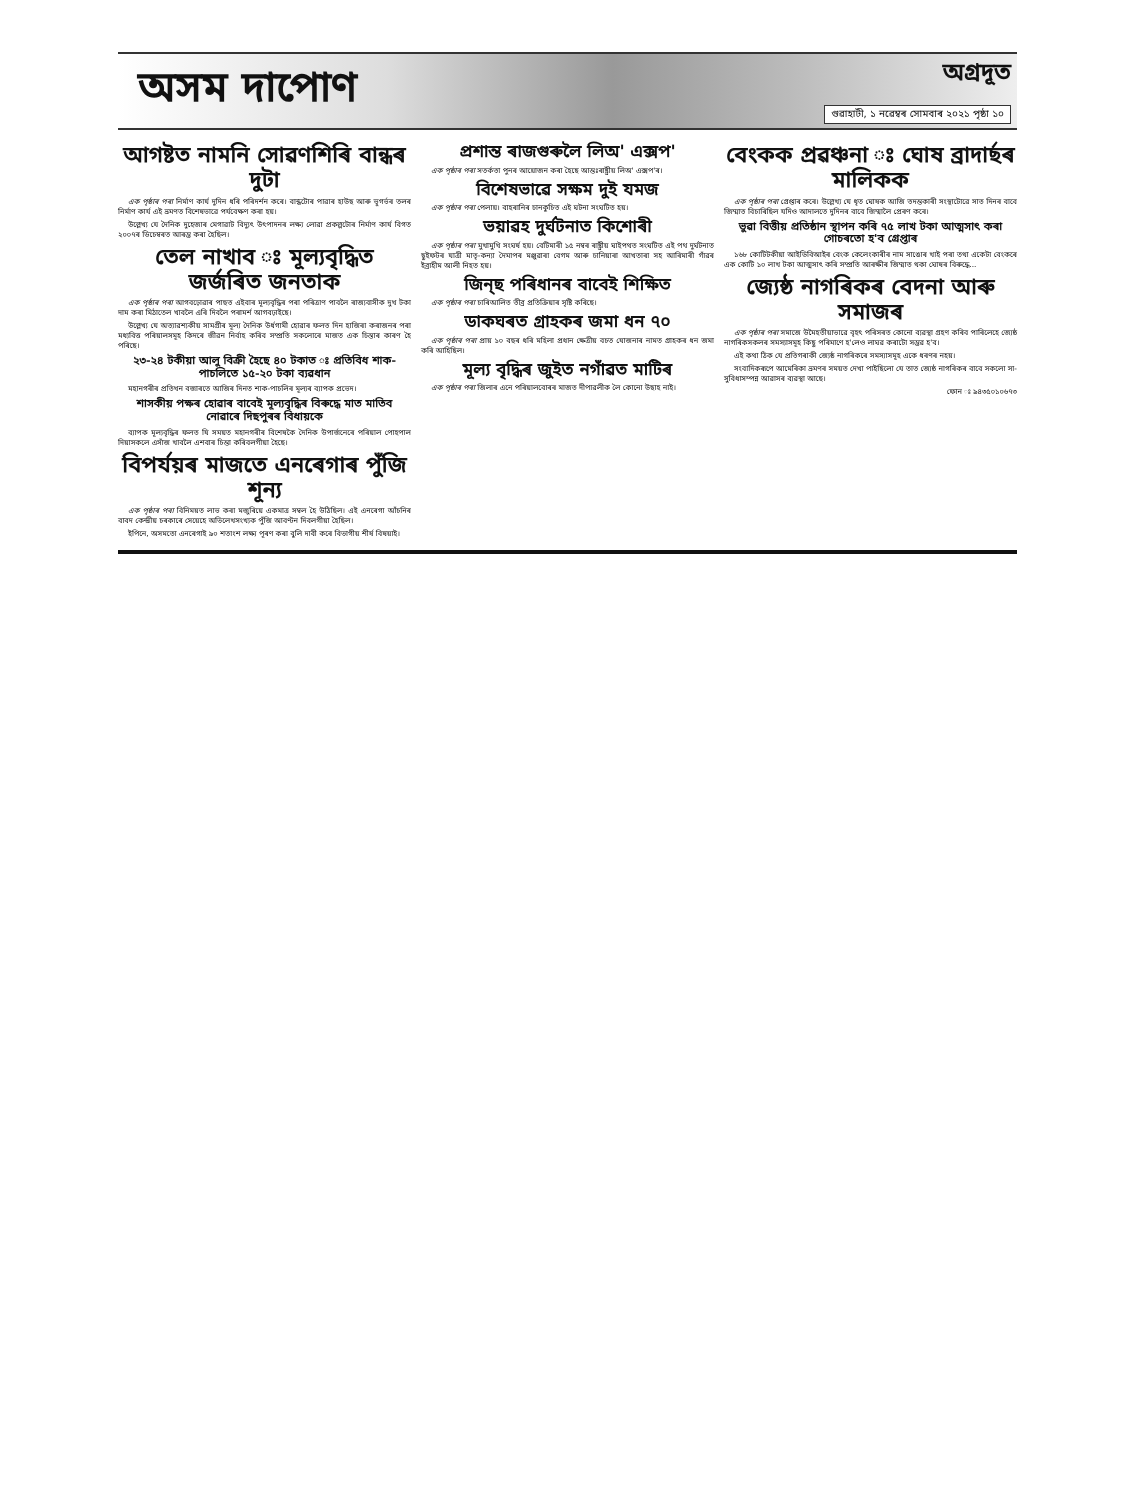অসম দাপোণ
অগ্ৰদূত
গুৱাহাটী, ১ নৱেম্বৰ সোমবাৰ ২০২১ পৃষ্ঠা ১০
আগষ্টত নামনি সোৱণশিৰি বান্ধৰ দুটা
এক পৃষ্ঠাৰ পৰা নিৰ্মাণ কাৰ্য দুদিন ধৰি পৰিদৰ্শন কৰে। বান্ধটোৰ পাৱাৰ হাউছ আৰু ভূগৰ্ভৰ তলৰ নিৰ্মাণ কাৰ্য এই ভ্ৰমণত বিশেষভাৱে পৰ্যবেক্ষণ কৰা হয়।
উল্লেখ্য যে দৈনিক দুহেজাৰ মেগাৱাট বিদ্যুৎ উৎপাদনৰ লক্ষ্য লোৱা প্ৰকল্পটোৰ নিৰ্মাণ কাৰ্য বিগত ২০০৭ৰ ডিচেম্বৰত আৰম্ভ কৰা হৈছিল।
তেল নাখাব ঃ মূল্যবৃদ্ধিত জৰ্জৰিত জনতাক
এক পৃষ্ঠাৰ পৰা আগবঢ়োৱাৰ পাছত এইবাৰ মূল্যবৃদ্ধিৰ পৰা পৰিত্ৰাণ পাবলৈ ৰাজ্যবাসীক দুখ টকা দাম কৰা মিঠাতেল খাবলৈ এৰি দিবলৈ পৰামৰ্শ আগবঢ়াইছে।
উল্লেখ্য যে অত্যাৱশ্যকীয় সামগ্ৰীৰ মূল্য দৈনিক উৰ্ধগামী হোৱাৰ ফলত দিন হাজিৰা কৰাজনৰ পৰা মধ্যবিত্ত পৰিয়ালসমূহ কিদৰে জীৱন নিৰ্বাহ কৰিব সম্প্ৰতি সকলোৰে মাজত এক চিন্তাৰ কাৰণ হৈ পৰিছে।
২৩-২৪ টকীয়া আলু বিক্ৰী হৈছে ৪০ টকাত ঃ প্ৰতিবিধ শাক-পাচলিতে ১৫-২০ টকা ব্যৱধান
মহানগৰীৰ প্ৰতিখন বজাৰতে আজিৰ দিনত শাক-পাচলিৰ মূল্যৰ ব্যাপক প্ৰভেদ।
শাসকীয় পক্ষৰ হোৱাৰ বাবেই মূল্যবৃদ্ধিৰ বিৰুদ্ধে মাত মাতিব নোৱাৰে দিছপুৰৰ বিধায়কে
ব্যাপক মূল্যবৃদ্ধিৰ ফলত যি সময়ত মহানগৰীৰ বিশেষকৈ দৈনিক উপাৰ্জনেৰে পৰিয়াল পোহপাল দিয়াসকলে এসাঁজ খাবলৈ এশবাৰ চিন্তা কৰিবলগীয়া হৈছে।
বিপৰ্যয়ৰ মাজতে এনৰেগাৰ পুঁজি শূন্য
এক পৃষ্ঠাৰ পৰা বিনিময়ত লাভ কৰা মজুৰিয়ে একমাত্ৰ সম্বল হৈ উঠিছিল। এই এনৰেগা আঁচনিৰ বাবদ কেন্দ্ৰীয় চৰকাৰে সেয়েহে অভিলেখসংখ্যক পুঁজি আবণ্টন দিবলগীয়া হৈছিল।
ইপিনে, অসমতো এনৰেগাই ৯০ শতাংশ লক্ষ্য পূৰণ কৰা বুলি দাবী কৰে বিভাগীয় শীৰ্ষ বিষয়াই।
প্ৰশান্ত ৰাজগুৰুলৈ লিঅ' এক্সপ'
এক পৃষ্ঠাৰ পৰা সতৰ্কতা পুনৰ আয়োজন কৰা হৈছে আন্তঃৰাষ্ট্ৰীয় লিঅ' এক্সপ'ৰ।
বিশেষভাৱে সক্ষম দুই যমজ
এক পৃষ্ঠাৰ পৰা পেলায়। বাহৰানিৰ চানকুচিত এই ঘটনা সংঘটিত হয়।
ভয়াৱহ দুৰ্ঘটনাত কিশোৰী
এক পৃষ্ঠাৰ পৰা মুখামুখি সংঘৰ্ষ হয়। বেটিমাৰী ১৫ নম্বৰ ৰাষ্ট্ৰীয় ঘাইপথত সংঘটিত এই পথ দুৰ্ঘটনাত ছুইফটৰ যাত্ৰী মাতৃ-কন্যা দৈমাপৰ মঞ্জুৱাৰা বেগম আৰু চানিয়াৰা আখতাৰা সহ আৰিমাৰী গাঁৱৰ ইব্ৰাহীম আলী নিহত হয়।
জিন্‌ছ পৰিধানৰ বাবেই শিক্ষিত
এক পৃষ্ঠাৰ পৰা চাৰিআলিত তীব্ৰ প্ৰতিক্ৰিয়াৰ সৃষ্টি কৰিছে।
ডাকঘৰত গ্ৰাহকৰ জমা ধন ৭০
এক পৃষ্ঠাৰ পৰা প্ৰায় ১০ বছৰ ধৰি মহিলা প্ৰধান ক্ষেত্ৰীয় বচত যোজনাৰ নামত গ্ৰাহকৰ ধন জমা কৰি আহিছিল।
মূল্য বৃদ্ধিৰ জুইত নগাঁৱত মাটিৰ
এক পৃষ্ঠাৰ পৰা জিলাৰ এনে পৰিয়ালবোৰৰ মাজত দীপাৱলীক লৈ কোনো উছাহ নাই।
বেংকক প্ৰৱঞ্চনা ঃ ঘোষ ব্ৰাদাৰ্ছৰ মালিকক
এক পৃষ্ঠাৰ পৰা গ্ৰেপ্তাৰ কৰে। উল্লেখ্য যে ধৃত ঘোষক আজি তদন্তকাৰী সংস্থাটোৱে সাত দিনৰ বাবে জিম্মাত বিচাৰিছিল যদিও আদালতে দুদিনৰ বাবে জিম্মালৈ প্ৰেৰণ কৰে।
ভুৱা বিত্তীয় প্ৰতিষ্ঠান স্থাপন কৰি ৭৫ লাখ টকা আত্মসাৎ কৰা গোচৰতো হ'ব গ্ৰেপ্তাৰ
১৬৮ কোটিটকীয়া আইডিবিআইৰ বেংক কেলেংকাৰীৰ নাম সাঙোৰ খাই পৰা তথা একেটা বেংকৰে এক কোটি ১০ লাখ টকা আত্মসাৎ কৰি সম্প্ৰতি আৰক্ষীৰ জিম্মাত থকা ঘোষৰ বিৰুদ্ধে...
জ্যেষ্ঠ নাগৰিকৰ বেদনা আৰু সমাজৰ
এক পৃষ্ঠাৰ পৰা সমাজে উমৈহতীয়াভাৱে বৃহৎ পৰিসৰত কোনো ব্যৱস্থা গ্ৰহণ কৰিব পাৰিলেহে জ্যেষ্ঠ নাগৰিকসকলৰ সমস্যাসমূহ কিছু পৰিমাণে হ'লেও লাঘৱ কৰাটো সম্ভৱ হ'ব।
এই কথা ঠিক যে প্ৰতিগৰাকী জ্যেষ্ঠ নাগৰিকৰে সমস্যাসমূহ একে ধৰণৰ নহয়।
সংবাদিকৰূপে আমেৰিকা ভ্ৰমণৰ সময়ত দেখা পাইছিলো যে তাত জ্যেষ্ঠ নাগৰিকৰ বাবে সকলো সা-সুবিধাসম্পন্ন আৱাসৰ ব্যৱস্থা আছে।
ফোন ঃ ৯৪৩৫০১০৬৭৩